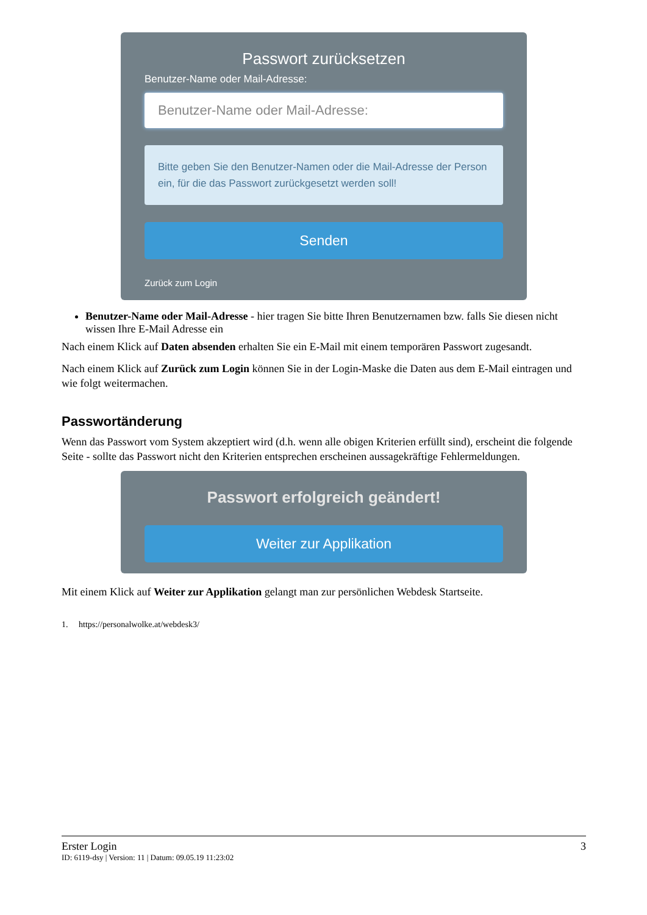Passwort zurücksetzen
Benutzer-Name oder Mail-Adresse:
Benutzer-Name oder Mail-Adresse:
Bitte geben Sie den Benutzer-Namen oder die Mail-Adresse der Person ein, für die das Passwort zurückgesetzt werden soll!
Senden
Zurück zum Login
Benutzer-Name oder Mail-Adresse - hier tragen Sie bitte Ihren Benutzernamen bzw. falls Sie diesen nicht wissen Ihre E-Mail Adresse ein
Nach einem Klick auf Daten absenden erhalten Sie ein E-Mail mit einem temporären Passwort zugesandt.
Nach einem Klick auf Zurück zum Login können Sie in der Login-Maske die Daten aus dem E-Mail eintragen und wie folgt weitermachen.
Passwortänderung
Wenn das Passwort vom System akzeptiert wird (d.h. wenn alle obigen Kriterien erfüllt sind), erscheint die folgende Seite - sollte das Passwort nicht den Kriterien entsprechen erscheinen aussagekräftige Fehlermeldungen.
Passwort erfolgreich geändert!
Weiter zur Applikation
Mit einem Klick auf Weiter zur Applikation gelangt man zur persönlichen Webdesk Startseite.
1. https://personalwolke.at/webdesk3/
Erster Login 3
ID: 6119-dsy | Version: 11 | Datum: 09.05.19 11:23:02